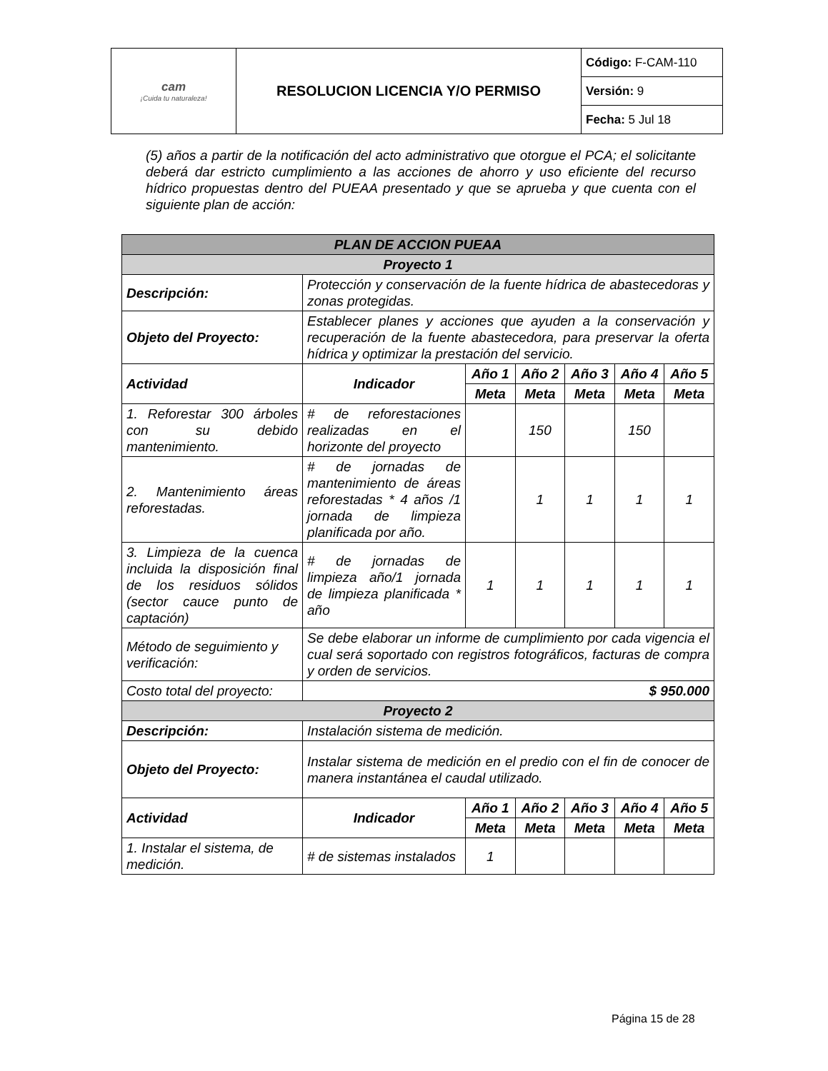| cam ¡Cuida tu naturaleza! | RESOLUCION LICENCIA Y/O PERMISO | Código: F-CAM-110 |
| | | Versión: 9 |
| | | Fecha: 5 Jul 18 |
(5) años a partir de la notificación del acto administrativo que otorgue el PCA; el solicitante deberá dar estricto cumplimiento a las acciones de ahorro y uso eficiente del recurso hídrico propuestas dentro del PUEAA presentado y que se aprueba y que cuenta con el siguiente plan de acción:
| PLAN DE ACCION PUEAA | | | | | | |
| --- | --- | --- | --- | --- | --- | --- |
| Proyecto 1 | | | | | | |
| Descripción: | Protección y conservación de la fuente hídrica de abastecedoras y zonas protegidas. | | | | | |
| Objeto del Proyecto: | Establecer planes y acciones que ayuden a la conservación y recuperación de la fuente abastecedora, para preservar la oferta hídrica y optimizar la prestación del servicio. | | | | | |
| Actividad | Indicador | Año 1 | Año 2 | Año 3 | Año 4 | Año 5 |
| | | Meta | Meta | Meta | Meta | Meta |
| 1. Reforestar 300 árboles con su debido mantenimiento. | # de reforestaciones realizadas en el horizonte del proyecto | | 150 | | 150 | |
| 2. Mantenimiento áreas reforestadas. | # de jornadas de mantenimiento de áreas reforestadas * 4 años /1 jornada de limpieza planificada por año. | | 1 | 1 | 1 | 1 |
| 3. Limpieza de la cuenca incluida la disposición final de los residuos sólidos (sector cauce punto de captación) | # de jornadas de limpieza año/1 jornada de limpieza planificada * año | 1 | 1 | 1 | 1 | 1 |
| Método de seguimiento y verificación: | Se debe elaborar un informe de cumplimiento por cada vigencia el cual será soportado con registros fotográficos, facturas de compra y orden de servicios. | | | | | |
| Costo total del proyecto: | $ 950.000 | | | | | |
| Proyecto 2 | | | | | | |
| Descripción: | Instalación sistema de medición. | | | | | |
| Objeto del Proyecto: | Instalar sistema de medición en el predio con el fin de conocer de manera instantánea el caudal utilizado. | | | | | |
| Actividad | Indicador | Año 1 | Año 2 | Año 3 | Año 4 | Año 5 |
| | | Meta | Meta | Meta | Meta | Meta |
| 1. Instalar el sistema, de medición. | # de sistemas instalados | 1 | | | | |
Página 15 de 28